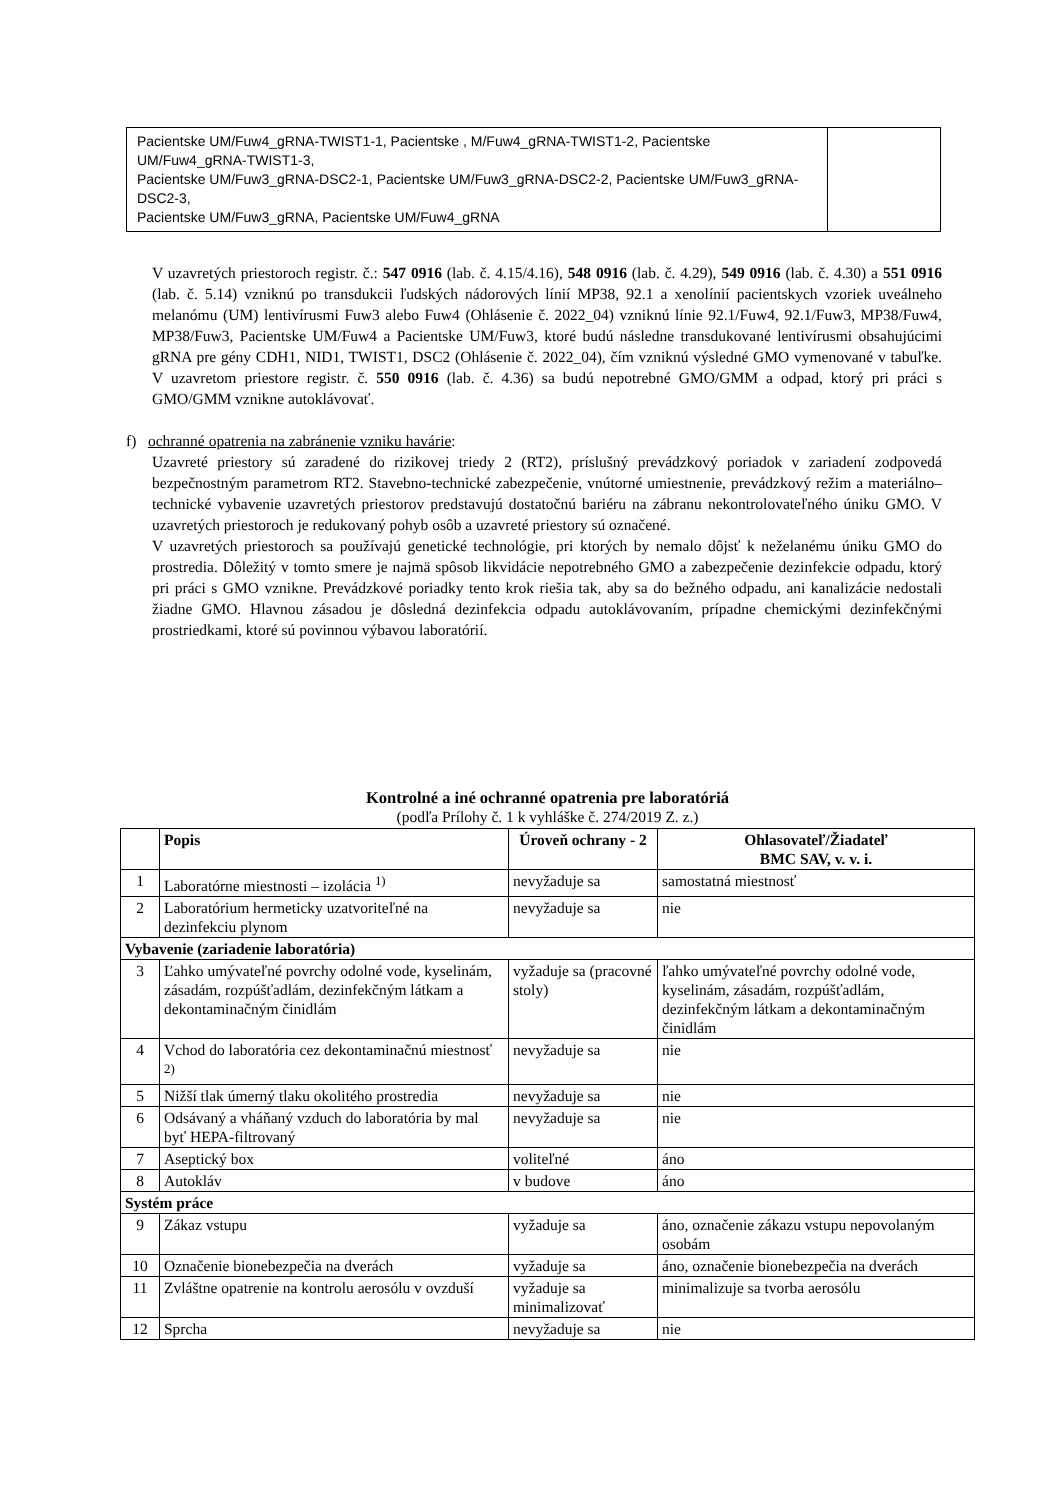| Pacientske UM/Fuw4_gRNA-TWIST1-1, Pacientske , M/Fuw4_gRNA-TWIST1-2, Pacientske UM/Fuw4_gRNA-TWIST1-3, Pacientske UM/Fuw3_gRNA-DSC2-1, Pacientske UM/Fuw3_gRNA-DSC2-2, Pacientske UM/Fuw3_gRNA-DSC2-3, Pacientske UM/Fuw3_gRNA, Pacientske UM/Fuw4_gRNA | |
V uzavretých priestoroch registr. č.: 547 0916 (lab. č. 4.15/4.16), 548 0916 (lab. č. 4.29), 549 0916 (lab. č. 4.30) a 551 0916 (lab. č. 5.14) vzniknú po transdukcii ľudských nádorových línií MP38, 92.1 a xenolínií pacientskych vzoriek uveálneho melanómu (UM) lentivírusmi Fuw3 alebo Fuw4 (Ohlásenie č. 2022_04) vzniknú línie 92.1/Fuw4, 92.1/Fuw3, MP38/Fuw4, MP38/Fuw3, Pacientske UM/Fuw4 a Pacientske UM/Fuw3, ktoré budú následne transdukované lentivírusmi obsahujúcimi gRNA pre gény CDH1, NID1, TWIST1, DSC2 (Ohlásenie č. 2022_04), čím vzniknú výsledné GMO vymenované v tabuľke. V uzavretom priestore registr. č. 550 0916 (lab. č. 4.36) sa budú nepotrebné GMO/GMM a odpad, ktorý pri práci s GMO/GMM vznikne autoklávovať.
f) ochranné opatrenia na zabránenie vzniku havárie:
Uzavreté priestory sú zaradené do rizikovej triedy 2 (RT2), príslušný prevádzkový poriadok v zariadení zodpovedá bezpečnostným parametrom RT2. Stavebno-technické zabezpečenie, vnútorné umiestnenie, prevádzkový režim a materiálno–technické vybavenie uzavretých priestorov predstavujú dostatočnú bariéru na zábranu nekontrolovateľného úniku GMO. V uzavretých priestoroch je redukovaný pohyb osôb a uzavreté priestory sú označené.
V uzavretých priestoroch sa používajú genetické technológie, pri ktorých by nemalo dôjsť k neželanému úniku GMO do prostredia. Dôležitý v tomto smere je najmä spôsob likvidácie nepotrebného GMO a zabezpečenie dezinfekcie odpadu, ktorý pri práci s GMO vznikne. Prevádzkové poriadky tento krok riešia tak, aby sa do bežného odpadu, ani kanalizácie nedostali žiadne GMO. Hlavnou zásadou je dôsledná dezinfekcia odpadu autoklávovaním, prípadne chemickými dezinfekčnými prostriedkami, ktoré sú povinnou výbavou laboratórií.
Kontrolné a iné ochranné opatrenia pre laboratóriá
(podľa Prílohy č. 1 k vyhláške č. 274/2019 Z. z.)
| | Popis | Úroveň ochrany - 2 | Ohlasovateľ/Žiadateľ BMC SAV, v. v. i. |
| --- | --- | --- | --- |
| 1 | Laboratórne miestnosti – izolácia <sup>1)</sup> | nevyžaduje sa | samostatná miestnosť |
| 2 | Laboratórium hermeticky uzatvoriteľné na dezinfekciu plynom | nevyžaduje sa | nie |
| Vybavenie (zariadenie laboratória) | | | |
| 3 | Ľahko umývateľné povrchy odolné vode, kyselinám, zásadám, rozpúšťadlám, dezinfekčným látkam a dekontaminačným činidlám | vyžaduje sa (pracovné stoly) | ľahko umývateľné povrchy odolné vode, kyselinám, zásadám, rozpúšťadlám, dezinfekčným látkam a dekontaminačným činidlám |
| 4 | Vchod do laboratória cez dekontaminačnú miestnosť <sup>2)</sup> | nevyžaduje sa | nie |
| 5 | Nižší tlak úmerný tlaku okolitého prostredia | nevyžaduje sa | nie |
| 6 | Odsávaný a vháňaný vzduch do laboratória by mal byť HEPA-filtrovaný | nevyžaduje sa | nie |
| 7 | Aseptický box | voliteľné | áno |
| 8 | Autokláv | v budove | áno |
| Systém práce | | | |
| 9 | Zákaz vstupu | vyžaduje sa | áno, označenie zákazu vstupu nepovolaným osobám |
| 10 | Označenie bionebezpečia na dverách | vyžaduje sa | áno, označenie bionebezpečia na dverách |
| 11 | Zvláštne opatrenie na kontrolu aerosólu v ovzduší | vyžaduje sa minimalizovať | minimalizuje sa tvorba aerosólu |
| 12 | Sprcha | nevyžaduje sa | nie |